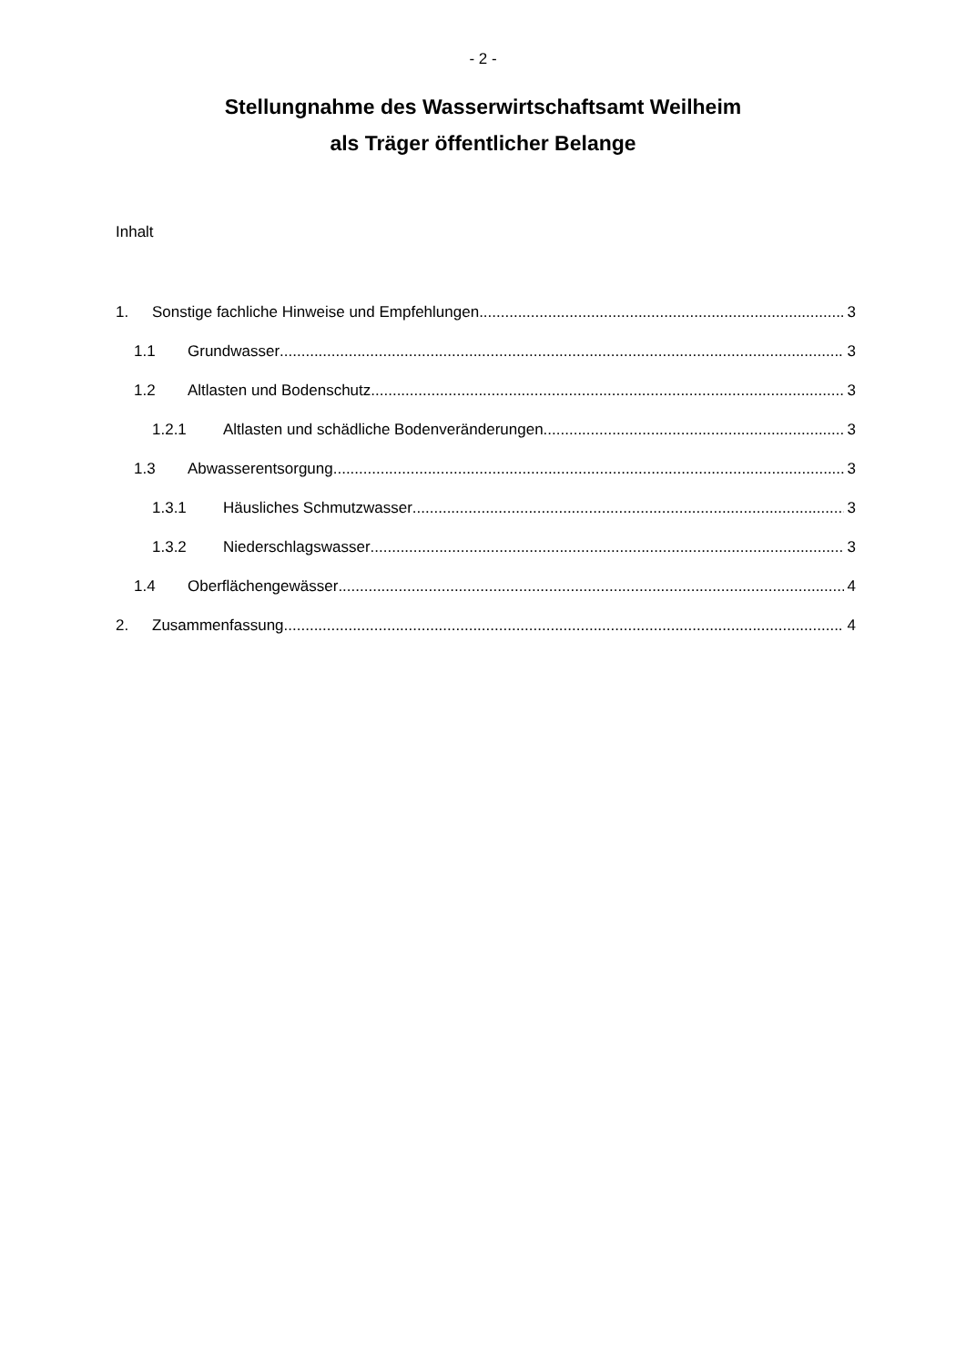- 2 -
Stellungnahme des Wasserwirtschaftsamt Weilheim
als Träger öffentlicher Belange
Inhalt
1. Sonstige fachliche Hinweise und Empfehlungen 3
1.1 Grundwasser 3
1.2 Altlasten und Bodenschutz 3
1.2.1 Altlasten und schädliche Bodenveränderungen 3
1.3 Abwasserentsorgung 3
1.3.1 Häusliches Schmutzwasser 3
1.3.2 Niederschlagswasser 3
1.4 Oberflächengewässer 4
2. Zusammenfassung 4